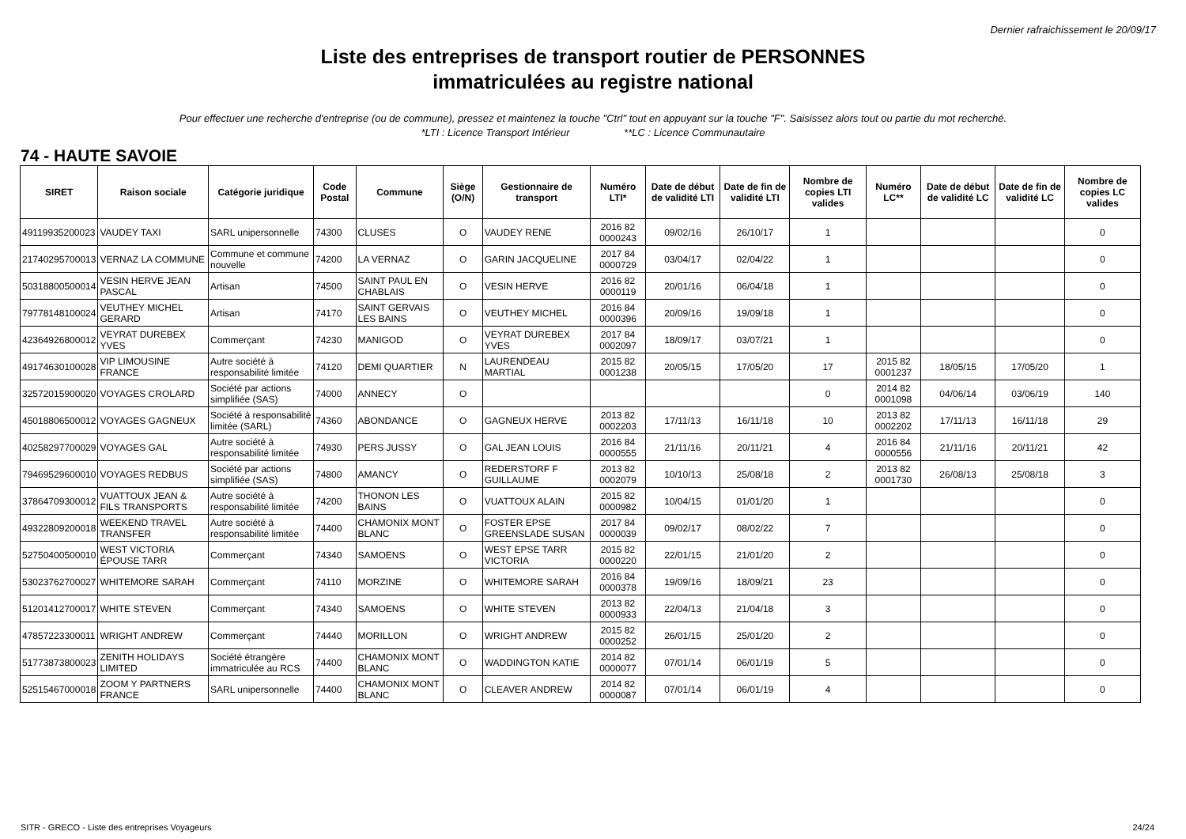Dernier rafraichissement le 20/09/17
Liste des entreprises de transport routier de PERSONNES
immatriculées au registre national
Pour effectuer une recherche d'entreprise (ou de commune), pressez et maintenez la touche "Ctrl" tout en appuyant sur la touche "F". Saisissez alors tout ou partie du mot recherché.
*LTI : Licence Transport Intérieur **LC : Licence Communautaire
74 - HAUTE SAVOIE
| SIRET | Raison sociale | Catégorie juridique | Code Postal | Commune | Siège (O/N) | Gestionnaire de transport | Numéro LTI* | Date de début de validité LTI | Date de fin de validité LTI | Nombre de copies LTI valides | Numéro LC** | Date de début de validité LC | Date de fin de validité LC | Nombre de copies LC valides |
| --- | --- | --- | --- | --- | --- | --- | --- | --- | --- | --- | --- | --- | --- | --- |
| 49119935200023 | VAUDEY TAXI | SARL unipersonnelle | 74300 | CLUSES | O | VAUDEY RENE | 2016 82 0000243 | 09/02/16 | 26/10/17 | 1 | | | | 0 |
| 21740295700013 | VERNAZ LA COMMUNE | Commune et commune nouvelle | 74200 | LA VERNAZ | O | GARIN JACQUELINE | 2017 84 0000729 | 03/04/17 | 02/04/22 | 1 | | | | 0 |
| 50318800500014 | VESIN HERVE JEAN PASCAL | Artisan | 74500 | SAINT PAUL EN CHABLAIS | O | VESIN HERVE | 2016 82 0000119 | 20/01/16 | 06/04/18 | 1 | | | | 0 |
| 79778148100024 | VEUTHEY MICHEL GERARD | Artisan | 74170 | SAINT GERVAIS LES BAINS | O | VEUTHEY MICHEL | 2016 84 0000396 | 20/09/16 | 19/09/18 | 1 | | | | 0 |
| 42364926800012 | VEYRAT DUREBEX YVES | Commerçant | 74230 | MANIGOD | O | VEYRAT DUREBEX YVES | 2017 84 0002097 | 18/09/17 | 03/07/21 | 1 | | | | 0 |
| 49174630100028 | VIP LIMOUSINE FRANCE | Autre société à responsabilité limitée | 74120 | DEMI QUARTIER | N | LAURENDEAU MARTIAL | 2015 82 0001238 | 20/05/15 | 17/05/20 | 17 | 2015 82 0001237 | 18/05/15 | 17/05/20 | 1 |
| 32572015900020 | VOYAGES CROLARD | Société par actions simplifiée (SAS) | 74000 | ANNECY | O | | | | | 0 | 2014 82 0001098 | 04/06/14 | 03/06/19 | 140 |
| 45018806500012 | VOYAGES GAGNEUX | Société à responsabilité limitée (SARL) | 74360 | ABONDANCE | O | GAGNEUX HERVE | 2013 82 0002203 | 17/11/13 | 16/11/18 | 10 | 2013 82 0002202 | 17/11/13 | 16/11/18 | 29 |
| 40258297700029 | VOYAGES GAL | Autre société à responsabilité limitée | 74930 | PERS JUSSY | O | GAL JEAN LOUIS | 2016 84 0000555 | 21/11/16 | 20/11/21 | 4 | 2016 84 0000556 | 21/11/16 | 20/11/21 | 42 |
| 79469529600010 | VOYAGES REDBUS | Société par actions simplifiée (SAS) | 74800 | AMANCY | O | REDERSTORF F GUILLAUME | 2013 82 0002079 | 10/10/13 | 25/08/18 | 2 | 2013 82 0001730 | 26/08/13 | 25/08/18 | 3 |
| 37864709300012 | VUATTOUX JEAN & FILS TRANSPORTS | Autre société à responsabilité limitée | 74200 | THONON LES BAINS | O | VUATTOUX ALAIN | 2015 82 0000982 | 10/04/15 | 01/01/20 | 1 | | | | 0 |
| 49322809200018 | WEEKEND TRAVEL TRANSFER | Autre société à responsabilité limitée | 74400 | CHAMONIX MONT BLANC | O | FOSTER EPSE GREENSLADE SUSAN | 2017 84 0000039 | 09/02/17 | 08/02/22 | 7 | | | | 0 |
| 52750400500010 | WEST VICTORIA ÉPOUSE TARR | Commerçant | 74340 | SAMOENS | O | WEST EPSE TARR VICTORIA | 2015 82 0000220 | 22/01/15 | 21/01/20 | 2 | | | | 0 |
| 53023762700027 | WHITEMORE SARAH | Commerçant | 74110 | MORZINE | O | WHITEMORE SARAH | 2016 84 0000378 | 19/09/16 | 18/09/21 | 23 | | | | 0 |
| 51201412700017 | WHITE STEVEN | Commerçant | 74340 | SAMOENS | O | WHITE STEVEN | 2013 82 0000933 | 22/04/13 | 21/04/18 | 3 | | | | 0 |
| 47857223300011 | WRIGHT ANDREW | Commerçant | 74440 | MORILLON | O | WRIGHT ANDREW | 2015 82 0000252 | 26/01/15 | 25/01/20 | 2 | | | | 0 |
| 51773873800023 | ZENITH HOLIDAYS LIMITED | Société étrangère immatriculée au RCS | 74400 | CHAMONIX MONT BLANC | O | WADDINGTON KATIE | 2014 82 0000077 | 07/01/14 | 06/01/19 | 5 | | | | 0 |
| 52515467000018 | ZOOM Y PARTNERS FRANCE | SARL unipersonnelle | 74400 | CHAMONIX MONT BLANC | O | CLEAVER ANDREW | 2014 82 0000087 | 07/01/14 | 06/01/19 | 4 | | | | 0 |
SITR - GRECO - Liste des entreprises Voyageurs 24/24